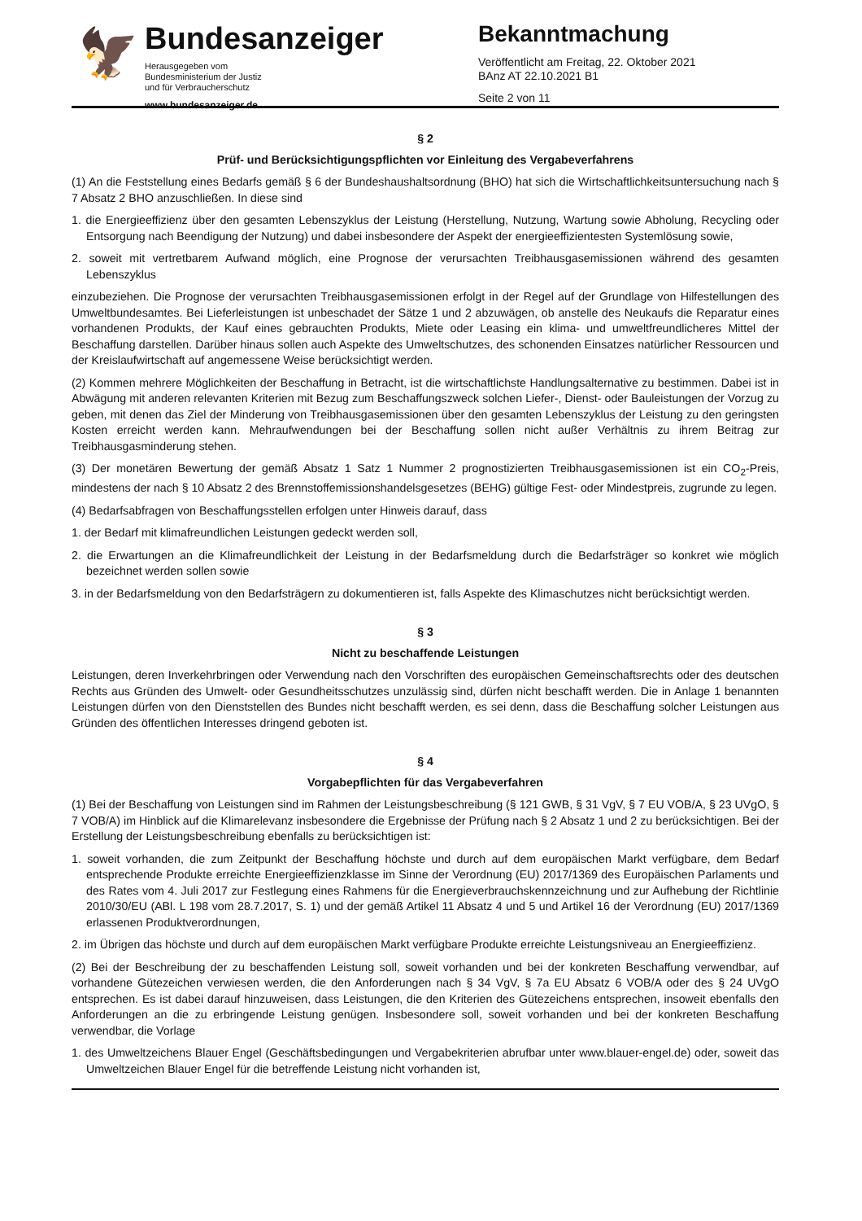🦅
Bundesanzeiger
Herausgegeben vom
Bundesministerium der Justiz
und für Verbraucherschutz
www.bundesanzeiger.de
Bekanntmachung
Veröffentlicht am Freitag, 22. Oktober 2021
BAnz AT 22.10.2021 B1
Seite 2 von 11
§ 2
Prüf- und Berücksichtigungspflichten vor Einleitung des Vergabeverfahrens
(1) An die Feststellung eines Bedarfs gemäß § 6 der Bundeshaushaltsordnung (BHO) hat sich die Wirtschaftlichkeitsuntersuchung nach § 7 Absatz 2 BHO anzuschließen. In diese sind
1. die Energieeffizienz über den gesamten Lebenszyklus der Leistung (Herstellung, Nutzung, Wartung sowie Abholung, Recycling oder Entsorgung nach Beendigung der Nutzung) und dabei insbesondere der Aspekt der energieeffizientesten Systemlösung sowie,
2. soweit mit vertretbarem Aufwand möglich, eine Prognose der verursachten Treibhausgasemissionen während des gesamten Lebenszyklus
einzubeziehen. Die Prognose der verursachten Treibhausgasemissionen erfolgt in der Regel auf der Grundlage von Hilfestellungen des Umweltbundesamtes. Bei Lieferleistungen ist unbeschadet der Sätze 1 und 2 abzuwägen, ob anstelle des Neukaufs die Reparatur eines vorhandenen Produkts, der Kauf eines gebrauchten Produkts, Miete oder Leasing ein klima- und umweltfreundlicheres Mittel der Beschaffung darstellen. Darüber hinaus sollen auch Aspekte des Umweltschutzes, des schonenden Einsatzes natürlicher Ressourcen und der Kreislaufwirtschaft auf angemessene Weise berücksichtigt werden.
(2) Kommen mehrere Möglichkeiten der Beschaffung in Betracht, ist die wirtschaftlichste Handlungsalternative zu bestimmen. Dabei ist in Abwägung mit anderen relevanten Kriterien mit Bezug zum Beschaffungszweck solchen Liefer-, Dienst- oder Bauleistungen der Vorzug zu geben, mit denen das Ziel der Minderung von Treibhausgasemissionen über den gesamten Lebenszyklus der Leistung zu den geringsten Kosten erreicht werden kann. Mehraufwendungen bei der Beschaffung sollen nicht außer Verhältnis zu ihrem Beitrag zur Treibhausgasminderung stehen.
(3) Der monetären Bewertung der gemäß Absatz 1 Satz 1 Nummer 2 prognostizierten Treibhausgasemissionen ist ein CO<sub>2</sub>-Preis, mindestens der nach § 10 Absatz 2 des Brennstoffemissionshandelsgesetzes (BEHG) gültige Fest- oder Mindestpreis, zugrunde zu legen.
(4) Bedarfsabfragen von Beschaffungsstellen erfolgen unter Hinweis darauf, dass
1. der Bedarf mit klimafreundlichen Leistungen gedeckt werden soll,
2. die Erwartungen an die Klimafreundlichkeit der Leistung in der Bedarfsmeldung durch die Bedarfsträger so konkret wie möglich bezeichnet werden sollen sowie
3. in der Bedarfsmeldung von den Bedarfsträgern zu dokumentieren ist, falls Aspekte des Klimaschutzes nicht berücksichtigt werden.
§ 3
Nicht zu beschaffende Leistungen
Leistungen, deren Inverkehrbringen oder Verwendung nach den Vorschriften des europäischen Gemeinschaftsrechts oder des deutschen Rechts aus Gründen des Umwelt- oder Gesundheitsschutzes unzulässig sind, dürfen nicht beschafft werden. Die in Anlage 1 benannten Leistungen dürfen von den Dienststellen des Bundes nicht beschafft werden, es sei denn, dass die Beschaffung solcher Leistungen aus Gründen des öffentlichen Interesses dringend geboten ist.
§ 4
Vorgabepflichten für das Vergabeverfahren
(1) Bei der Beschaffung von Leistungen sind im Rahmen der Leistungsbeschreibung (§ 121 GWB, § 31 VgV, § 7 EU VOB/A, § 23 UVgO, § 7 VOB/A) im Hinblick auf die Klimarelevanz insbesondere die Ergebnisse der Prüfung nach § 2 Absatz 1 und 2 zu berücksichtigen. Bei der Erstellung der Leistungsbeschreibung ebenfalls zu berücksichtigen ist:
1. soweit vorhanden, die zum Zeitpunkt der Beschaffung höchste und durch auf dem europäischen Markt verfügbare, dem Bedarf entsprechende Produkte erreichte Energieeffizienzklasse im Sinne der Verordnung (EU) 2017/1369 des Europäischen Parlaments und des Rates vom 4. Juli 2017 zur Festlegung eines Rahmens für die Energieverbrauchskennzeichnung und zur Aufhebung der Richtlinie 2010/30/EU (ABl. L 198 vom 28.7.2017, S. 1) und der gemäß Artikel 11 Absatz 4 und 5 und Artikel 16 der Verordnung (EU) 2017/1369 erlassenen Produktverordnungen,
2. im Übrigen das höchste und durch auf dem europäischen Markt verfügbare Produkte erreichte Leistungsniveau an Energieeffizienz.
(2) Bei der Beschreibung der zu beschaffenden Leistung soll, soweit vorhanden und bei der konkreten Beschaffung verwendbar, auf vorhandene Gütezeichen verwiesen werden, die den Anforderungen nach § 34 VgV, § 7a EU Absatz 6 VOB/A oder des § 24 UVgO entsprechen. Es ist dabei darauf hinzuweisen, dass Leistungen, die den Kriterien des Gütezeichens entsprechen, insoweit ebenfalls den Anforderungen an die zu erbringende Leistung genügen. Insbesondere soll, soweit vorhanden und bei der konkreten Beschaffung verwendbar, die Vorlage
1. des Umweltzeichens Blauer Engel (Geschäftsbedingungen und Vergabekriterien abrufbar unter www.blauer-engel.de) oder, soweit das Umweltzeichen Blauer Engel für die betreffende Leistung nicht vorhanden ist,